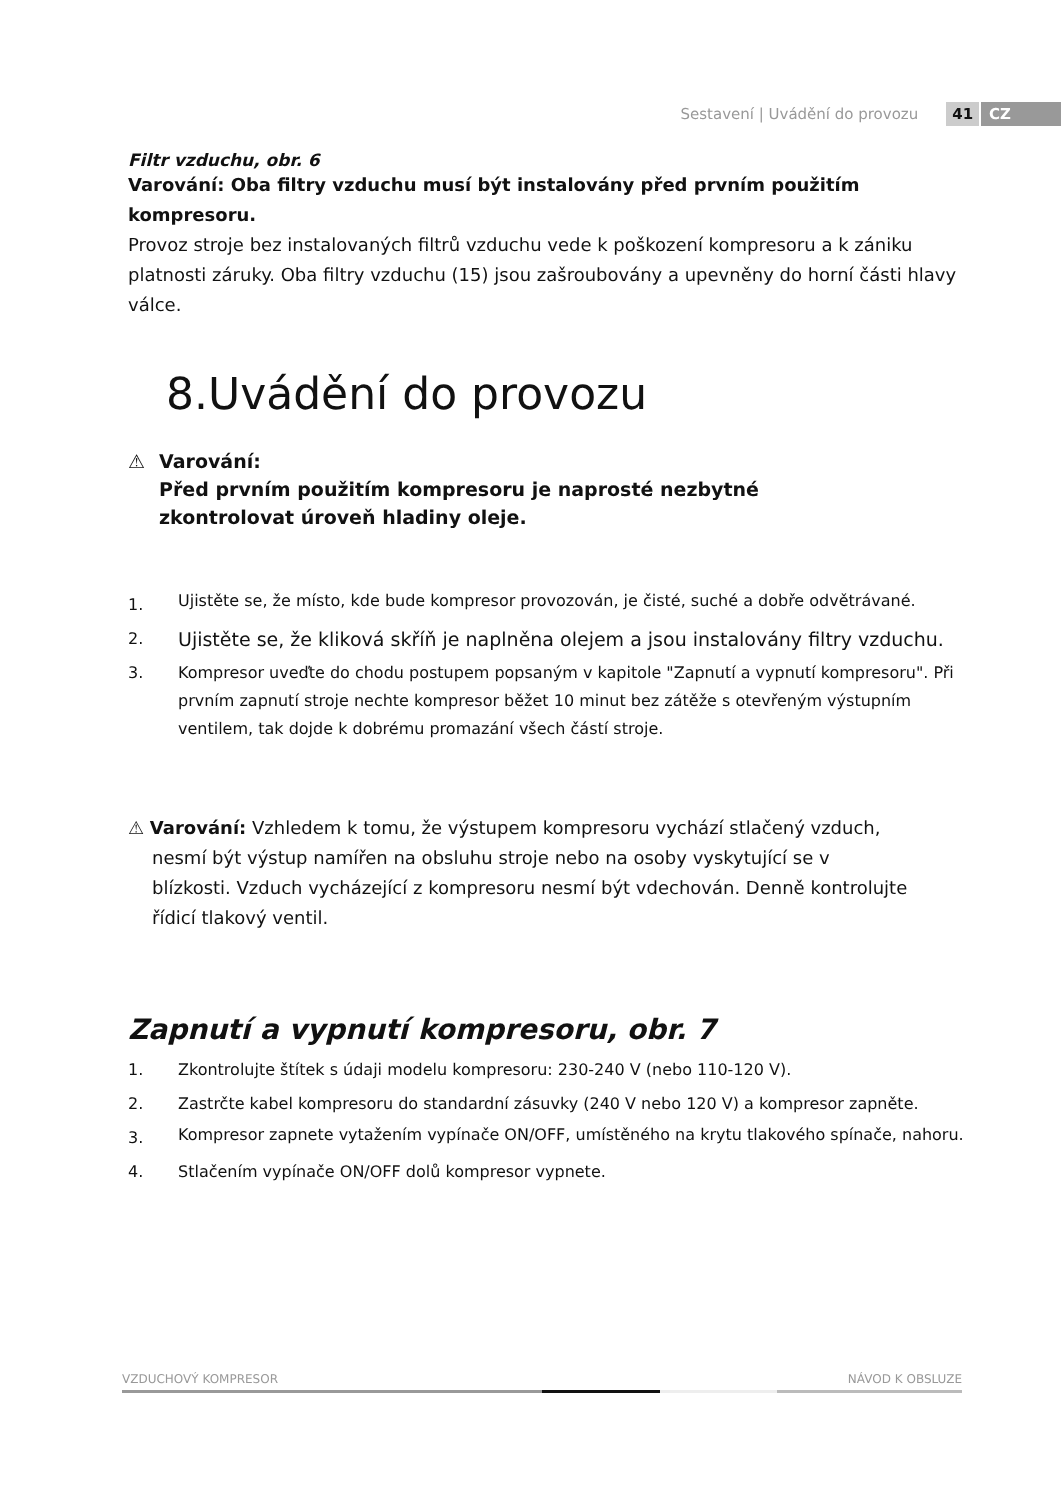Sestavení | Uvádění do provozu 41 CZ
Filtr vzduchu, obr. 6
Varování: Oba filtry vzduchu musí být instalovány před prvním použitím kompresoru.
Provoz stroje bez instalovaných filtrů vzduchu vede k poškození kompresoru a k zániku platnosti záruky. Oba filtry vzduchu (15) jsou zašroubovány a upevněny do horní části hlavy válce.
8.Uvádění do provozu
⚠ Varování:
Před prvním použitím kompresoru je naprosté nezbytné
zkontrolovat úroveň hladiny oleje.
1. Ujistěte se, že místo, kde bude kompresor provozován, je čisté, suché a dobře odvětrávané.
2. Ujistěte se, že kliková skříň je naplněna olejem a jsou instalovány filtry vzduchu.
3. Kompresor uveďte do chodu postupem popsaným v kapitole "Zapnutí a vypnutí kompresoru". Při prvním zapnutí stroje nechte kompresor běžet 10 minut bez zátěže s otevřeným výstupním ventilem, tak dojde k dobrému promazání všech částí stroje.
⚠ Varování: Vzhledem k tomu, že výstupem kompresoru vychází stlačený vzduch, nesmí být výstup namířen na obsluhu stroje nebo na osoby vyskytující se v blízkosti. Vzduch vycházející z kompresoru nesmí být vdechován. Denně kontrolujte řídicí tlakový ventil.
Zapnutí a vypnutí kompresoru, obr. 7
1. Zkontrolujte štítek s údaji modelu kompresoru: 230-240 V (nebo 110-120 V).
2. Zastrčte kabel kompresoru do standardní zásuvky (240 V nebo 120 V) a kompresor zapněte.
3. Kompresor zapnete vytažením vypínače ON/OFF, umístěného na krytu tlakového spínače, nahoru.
4. Stlačením vypínače ON/OFF dolů kompresor vypnete.
VZDUCHOVÝ KOMPRESOR NÁVOD K OBSLUZE